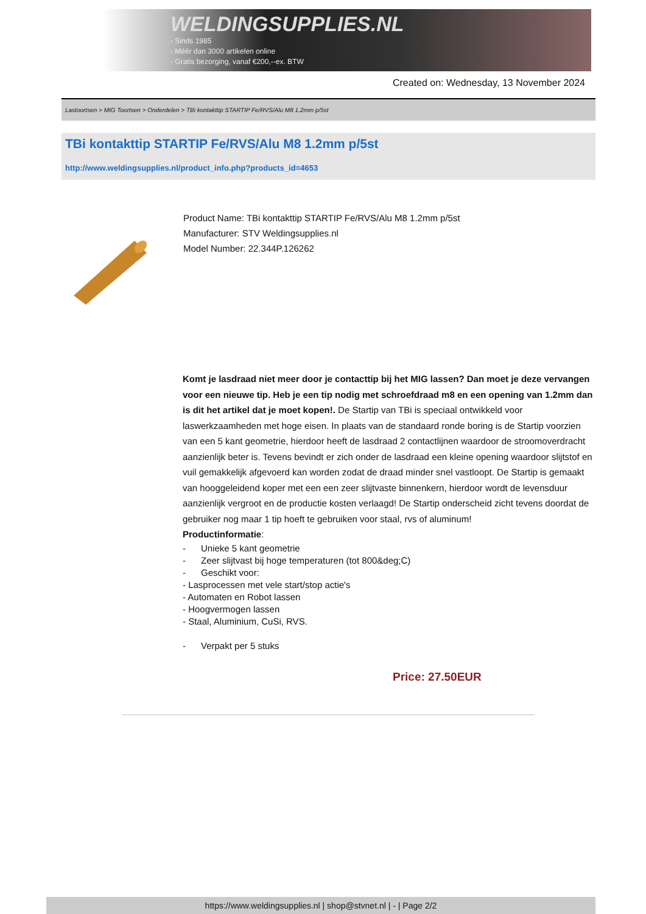WELDINGSUPPLIES.NL
- Sinds 1985
- Méér dan 3000 artikelen online
- Gratis bezorging, vanaf €200,--ex. BTW
Created on: Wednesday, 13 November 2024
Lastoortsen > MIG Toortsen > Onderdelen > TBi kontakttip STARTIP Fe/RVS/Alu M8 1.2mm p/5st
TBi kontakttip STARTIP Fe/RVS/Alu M8 1.2mm p/5st
http://www.weldingsupplies.nl/product_info.php?products_id=4653
Product Name: TBi kontakttip STARTIP Fe/RVS/Alu M8 1.2mm p/5st
Manufacturer: STV Weldingsupplies.nl
Model Number: 22.344P.126262
Komt je lasdraad niet meer door je contacttip bij het MIG lassen? Dan moet je deze vervangen voor een nieuwe tip. Heb je een tip nodig met schroefdraad m8 en een opening van 1.2mm dan is dit het artikel dat je moet kopen!. De Startip van TBi is speciaal ontwikkeld voor laswerkzaamheden met hoge eisen. In plaats van de standaard ronde boring is de Startip voorzien van een 5 kant geometrie, hierdoor heeft de lasdraad 2 contactlijnen waardoor de stroomoverdracht aanzienlijk beter is. Tevens bevindt er zich onder de lasdraad een kleine opening waardoor slijtstof en vuil gemakkelijk afgevoerd kan worden zodat de draad minder snel vastloopt. De Startip is gemaakt van hooggeleidend koper met een een zeer slijtvaste binnenkern, hierdoor wordt de levensduur aanzienlijk vergroot en de productie kosten verlaagd! De Startip onderscheid zicht tevens doordat de gebruiker nog maar 1 tip hoeft te gebruiken voor staal, rvs of aluminum!
Productinformatie:
- Unieke 5 kant geometrie
- Zeer slijtvast bij hoge temperaturen (tot 800&deg;C)
- Geschikt voor:
- Lasprocessen met vele start/stop actie's
- Automaten en Robot lassen
- Hoogvermogen lassen
- Staal, Aluminium, CuSi, RVS.
- Verpakt per 5 stuks
Price: 27.50EUR
https://www.weldingsupplies.nl | shop@stvnet.nl | - | Page 2/2